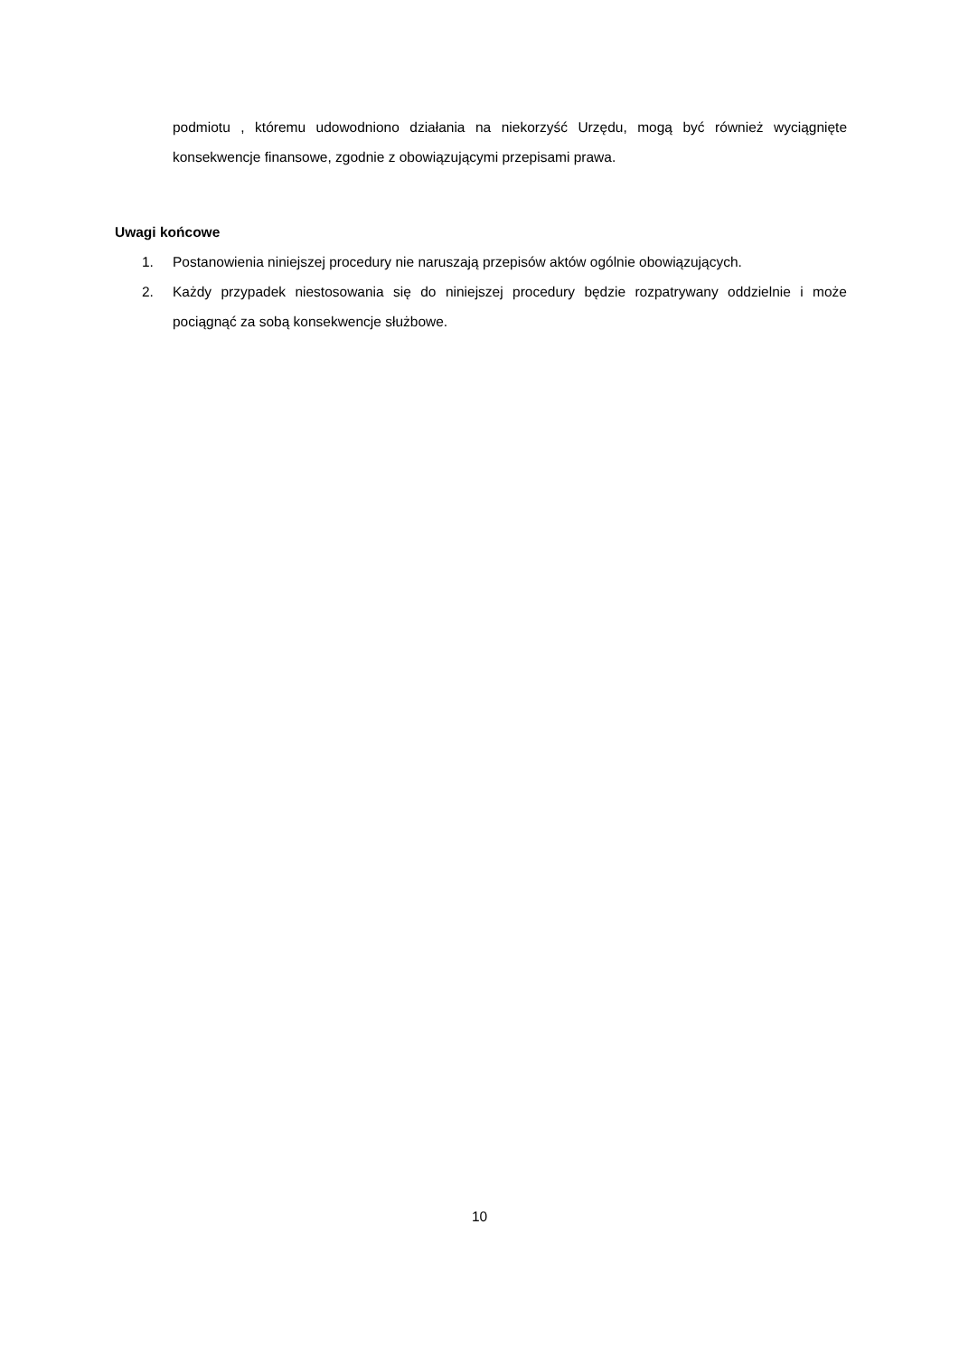podmiotu , któremu udowodniono działania na niekorzyść Urzędu, mogą być również wyciągnięte konsekwencje finansowe, zgodnie z obowiązującymi przepisami prawa.
Uwagi końcowe
1. Postanowienia niniejszej procedury nie naruszają przepisów aktów ogólnie obowiązujących.
2. Każdy przypadek niestosowania się do niniejszej procedury będzie rozpatrywany oddzielnie i może pociągnąć za sobą konsekwencje służbowe.
10